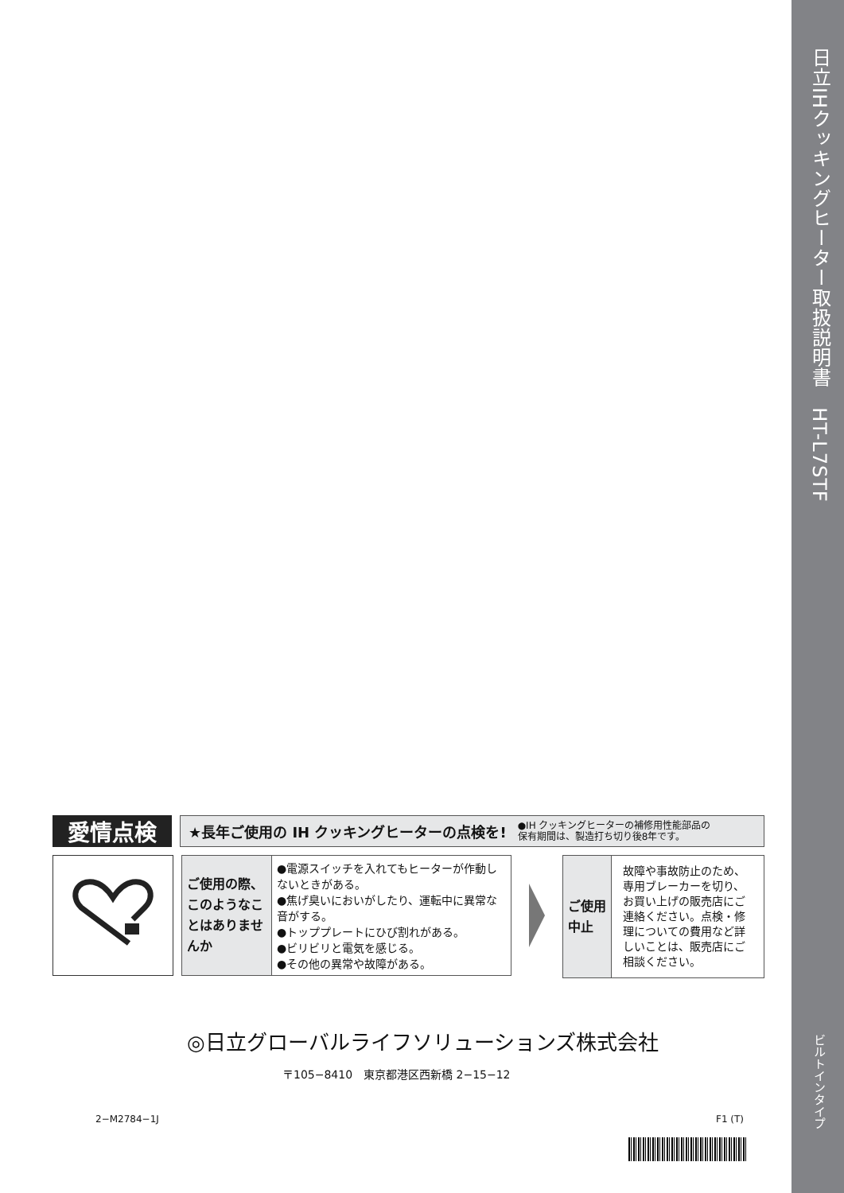日立IHクッキングヒーター取扱説明書　HT-L7STF
ビルトインタイプ
愛情点検
★長年ご使用の IH クッキングヒーターの点検を! ●IH クッキングヒーターの補修用性能部品の
保有期間は、製造打ち切り後8年です。
| ご使用の際、このようなことはありませんか | ●電源スイッチを入れてもヒーターが作動しないときがある。 ●焦げ臭いにおいがしたり、運転中に異常な音がする。 ●トッププレートにひび割れがある。 ●ビリビリと電気を感じる。 ●その他の異常や故障がある。 |
| ご使用中止 | 故障や事故防止のため、専用ブレーカーを切り、お買い上げの販売店にご連絡ください。点検・修理についての費用など詳しいことは、販売店にご相談ください。 |
◎日立グローバルライフソリューションズ株式会社
〒105−8410　東京都港区西新橋 2−15−12
2−M2784−1J F1 (T)